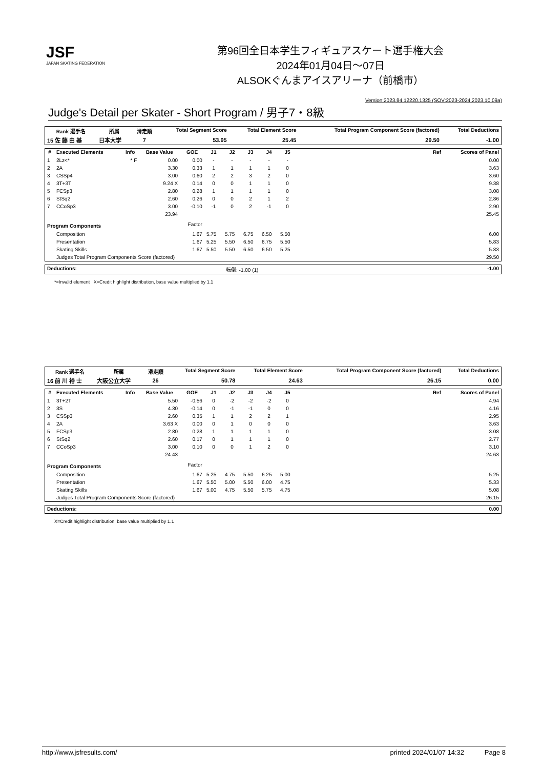JSF
JAPAN SKATING FEDERATION
第96回全日本学生フィギュアスケート選手権大会
2024年01月04日～07日
ALSOKぐんまアイスアリーナ（前橋市）
Version:2023.84.12220.1325 (SOV:2023-2024,2023.10.09a)
Judge's Detail per Skater - Short Program / 男子7・8級
| Rank 選手名 | 所属 | 滑走順 | Total Segment Score | Total Element Score | Total Program Component Score (factored) | Total Deductions |
| --- | --- | --- | --- | --- | --- | --- |
| 15 佐 藤 由 基 | 日本大学 | 7 | 53.95 | 25.45 | 29.50 | -1.00 |
| # | Executed Elements | Info | Base Value | GOE | J1 | J2 | J3 | J4 | J5 | | Ref | Scores of Panel |
| --- | --- | --- | --- | --- | --- | --- | --- | --- | --- | --- | --- | --- |
| 1 | 2Lz<* | * F | 0.00 | 0.00 | - | - | - | - | - | | | 0.00 |
| 2 | 2A | | 3.30 | 0.33 | 1 | 1 | 1 | 1 | 0 | | | 3.63 |
| 3 | CSSp4 | | 3.00 | 0.60 | 2 | 2 | 3 | 2 | 0 | | | 3.60 |
| 4 | 3T+3T | | 9.24 X | 0.14 | 0 | 0 | 1 | 1 | 0 | | | 9.38 |
| 5 | FCSp3 | | 2.80 | 0.28 | 1 | 1 | 1 | 1 | 0 | | | 3.08 |
| 6 | StSq2 | | 2.60 | 0.26 | 0 | 0 | 2 | 1 | 2 | | | 2.86 |
| 7 | CCoSp3 | | 3.00 | -0.10 | -1 | 0 | 2 | -1 | 0 | | | 2.90 |
| | | | 23.94 | | | | | | | | | 25.45 |
| Program Components | | | | Factor | | | | | | | | |
| | Composition | | | 1.67 | 5.75 | 5.75 | 6.75 | 6.50 | 5.50 | | | 6.00 |
| | Presentation | | | 1.67 | 5.25 | 5.50 | 6.50 | 6.75 | 5.50 | | | 5.83 |
| | Skating Skills | | | 1.67 | 5.50 | 5.50 | 6.50 | 6.50 | 5.25 | | | 5.83 |
| | Judges Total Program Components Score (factored) | | | | | | | | | | | 29.50 |
| Deductions: | 転倒: -1.00 (1) | -1.00 |
*=Invalid element X=Credit highlight distribution, base value multiplied by 1.1
| Rank 選手名 | 所属 | 滑走順 | Total Segment Score | Total Element Score | Total Program Component Score (factored) | Total Deductions |
| --- | --- | --- | --- | --- | --- | --- |
| 16 前 川 裕 士 | 大阪公立大学 | 26 | 50.78 | 24.63 | 26.15 | 0.00 |
| # | Executed Elements | Info | Base Value | GOE | J1 | J2 | J3 | J4 | J5 | | Ref | Scores of Panel |
| --- | --- | --- | --- | --- | --- | --- | --- | --- | --- | --- | --- | --- |
| 1 | 3T+2T | | 5.50 | -0.56 | 0 | -2 | -2 | -2 | 0 | | | 4.94 |
| 2 | 3S | | 4.30 | -0.14 | 0 | -1 | -1 | 0 | 0 | | | 4.16 |
| 3 | CSSp3 | | 2.60 | 0.35 | 1 | 1 | 2 | 2 | 1 | | | 2.95 |
| 4 | 2A | | 3.63 X | 0.00 | 0 | 1 | 0 | 0 | 0 | | | 3.63 |
| 5 | FCSp3 | | 2.80 | 0.28 | 1 | 1 | 1 | 1 | 0 | | | 3.08 |
| 6 | StSq2 | | 2.60 | 0.17 | 0 | 1 | 1 | 1 | 0 | | | 2.77 |
| 7 | CCoSp3 | | 3.00 | 0.10 | 0 | 0 | 1 | 2 | 0 | | | 3.10 |
| | | | 24.43 | | | | | | | | | 24.63 |
| Program Components | | | | Factor | | | | | | | | |
| | Composition | | | 1.67 | 5.25 | 4.75 | 5.50 | 6.25 | 5.00 | | | 5.25 |
| | Presentation | | | 1.67 | 5.50 | 5.00 | 5.50 | 6.00 | 4.75 | | | 5.33 |
| | Skating Skills | | | 1.67 | 5.00 | 4.75 | 5.50 | 5.75 | 4.75 | | | 5.08 |
| | Judges Total Program Components Score (factored) | | | | | | | | | | | 26.15 |
| Deductions: | | 0.00 |
X=Credit highlight distribution, base value multiplied by 1.1
http://www.jsfresults.com/ printed 2024/01/07 14:32 Page 8